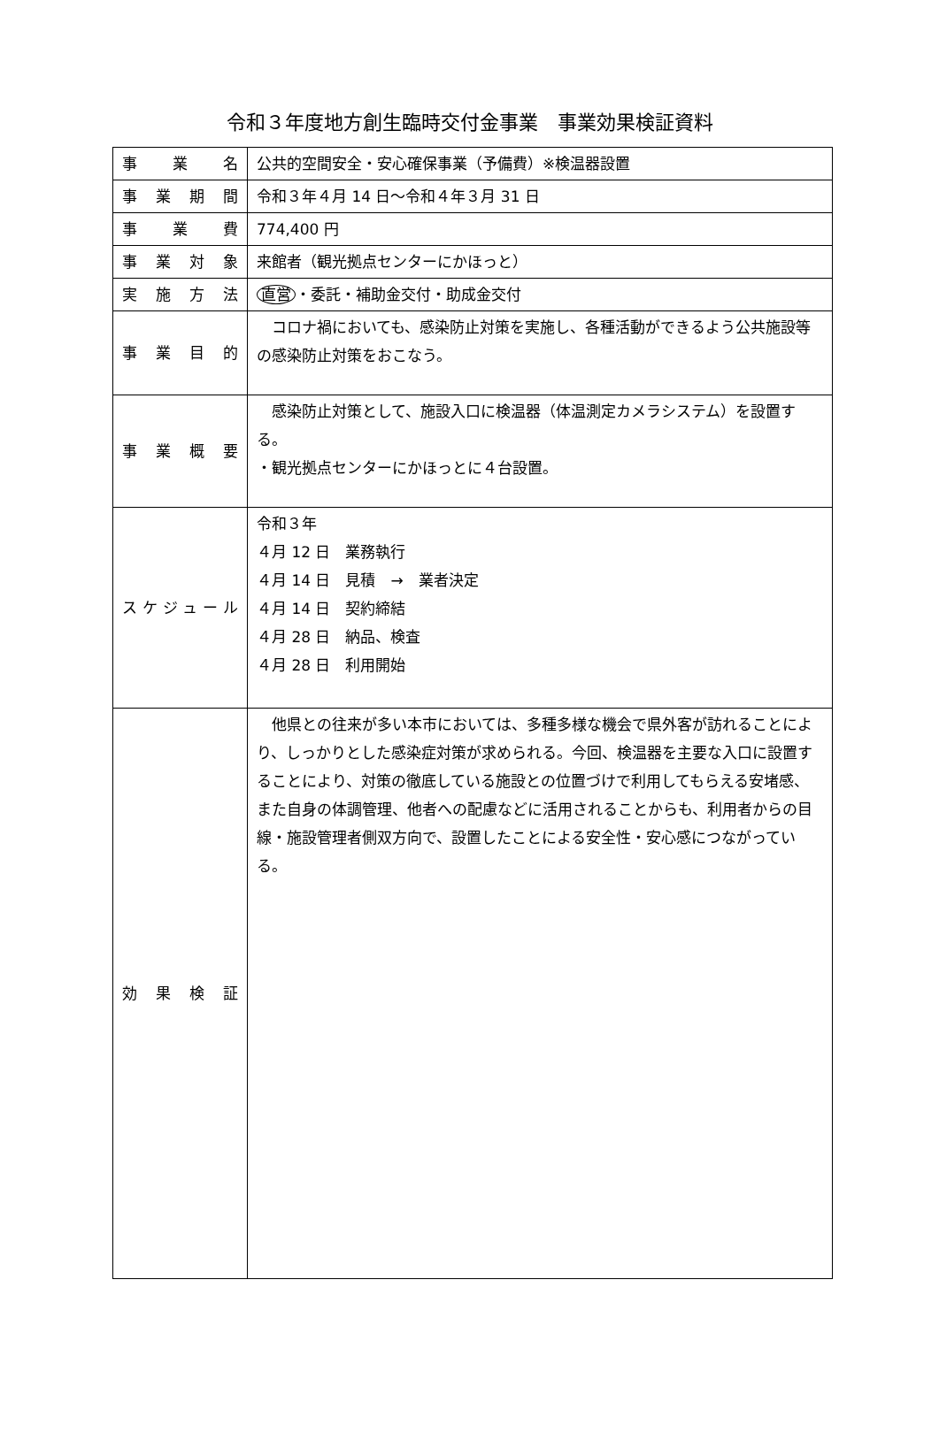令和３年度地方創生臨時交付金事業　事業効果検証資料
| 事業名 | 公共的空間安全・安心確保事業（予備費）※検温器設置 |
| 事業期間 | 令和３年４月 14 日～令和４年３月 31 日 |
| 事業費 | 774,400 円 |
| 事業対象 | 来館者（観光拠点センターにかほっと） |
| 実施方法 | 直営 ・委託・補助金交付・助成金交付 |
| 事業目的 | コロナ禍においても、感染防止対策を実施し、各種活動ができるよう公共施設等の感染防止対策をおこなう。 |
| 事業概要 | 感染防止対策として、施設入口に検温器（体温測定カメラシステム）を設置する。 ・観光拠点センターにかほっとに４台設置。 |
| スケジュール | 令和３年 ４月 12 日 業務執行 ４月 14 日 見積 → 業者決定 ４月 14 日 契約締結 ４月 28 日 納品、検査 ４月 28 日 利用開始 |
| 効果検証 | 他県との往来が多い本市においては、多種多様な機会で県外客が訪れることにより、しっかりとした感染症対策が求められる。今回、検温器を主要な入口に設置することにより、対策の徹底している施設との位置づけで利用してもらえる安堵感、また自身の体調管理、他者への配慮などに活用されることからも、利用者からの目線・施設管理者側双方向で、設置したことによる安全性・安心感につながっている。 |